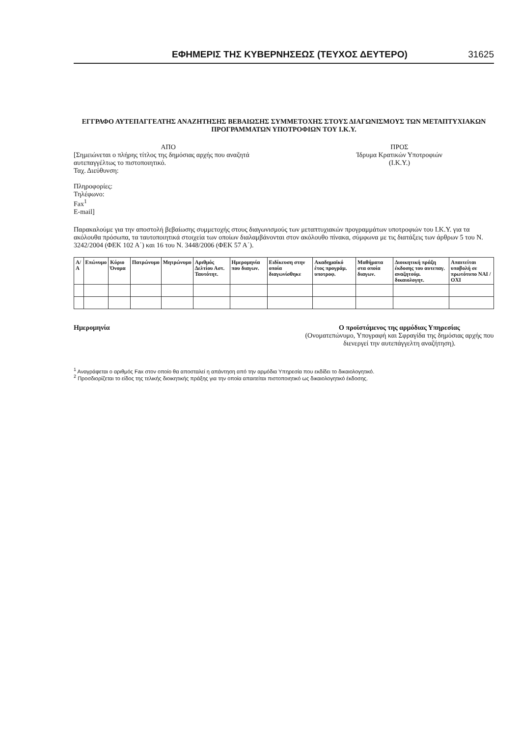ΕΦΗΜΕΡΙΣ ΤΗΣ ΚΥΒΕΡΝΗΣΕΩΣ (ΤΕΥΧΟΣ ΔΕΥΤΕΡΟ) 31625
ΕΓΓΡΑΦΟ ΑΥΤΕΠΑΓΓΕΛΤΗΣ ΑΝΑΖΗΤΗΣΗΣ ΒΕΒΑΙΩΣΗΣ ΣΥΜΜΕΤΟΧΗΣ ΣΤΟΥΣ ΔΙΑΓΩΝΙΣΜΟΥΣ ΤΩΝ ΜΕΤΑΠΤΥΧΙΑΚΩΝ
ΠΡΟΓΡΑΜΜΑΤΩΝ ΥΠΟΤΡΟΦΙΩΝ ΤΟΥ Ι.Κ.Υ.
ΑΠΟ
[Σημειώνεται ο πλήρης τίτλος της δημόσιας αρχής που αναζητά αυτεπαγγέλτως το πιστοποιητικό.
Ταχ. Διεύθυνση:
Πληροφορίες:
Τηλέφωνο:
Fax<sup>1</sup>
E-mail]
ΠΡΟΣ
Ίδρυμα Κρατικών Υποτροφιών
(Ι.Κ.Υ.)
Παρακαλούμε για την αποστολή βεβαίωσης συμμετοχής στους διαγωνισμούς των μεταπτυχιακών προγραμμάτων υποτροφιών του Ι.Κ.Υ. για τα ακόλουθα πρόσωπα, τα ταυτοποιητικά στοιχεία των οποίων διαλαμβάνονται στον ακόλουθο πίνακα, σύμφωνα με τις διατάξεις των άρθρων 5 του Ν. 3242/2004 (ΦΕΚ 102 Α΄) και 16 του Ν. 3448/2006 (ΦΕΚ 57 Α΄).
| Α/Α | Επώνυμο | Κύριο Όνομα | Πατρώνυμο | Μητρώνυμο | Αριθμός Δελτίου Αστ. Ταυτότητ. | Ημερομηνία που διαγων. | Ειδίκευση στην οποία διαγωνίσθηκε | Ακαδημαϊκό έτος προγράμ. υποτροφ. | Μαθήματα στα οποία διαγων. | Διοικητική πράξη έκδοσης του αυτεπαγ. αναζητούμ. δικαιολογητ. | Απαιτείται υποβολή σε πρωτότυπο ΝΑΙ / ΟΧΙ |
| --- | --- | --- | --- | --- | --- | --- | --- | --- | --- | --- | --- |
Ημερομηνία Ο προϊστάμενος της αρμόδιας Υπηρεσίας
(Ονοματεπώνυμο, Υπογραφή και Σφραγίδα της δημόσιας αρχής που διενεργεί την αυτεπάγγελτη αναζήτηση).
<sup>1</sup> Αναγράφεται ο αριθμός Fax στον οποίο θα αποσταλεί η απάντηση από την αρμόδια Υπηρεσία που εκδίδει το δικαιολογητικό.
<sup>2</sup> Προσδιορίζεται το είδος της τελικής διοικητικής πράξης για την οποία απαιτείται πιστοποιητικό ως δικαιολογητικό έκδοσης.